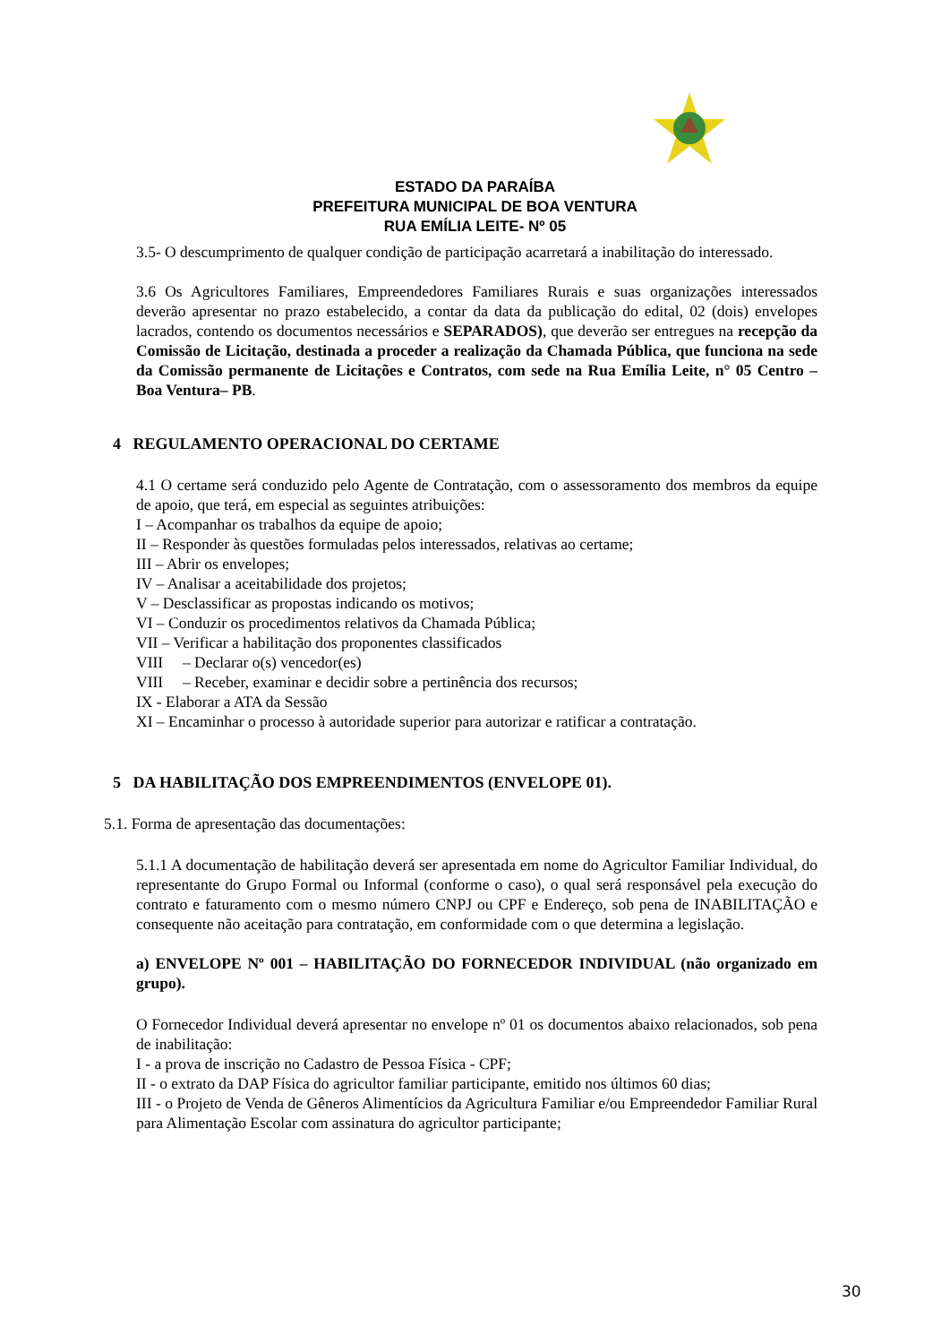ESTADO DA PARAÍBA
PREFEITURA MUNICIPAL DE BOA VENTURA
RUA EMÍLIA LEITE- Nº 05
3.5- O descumprimento de qualquer condição de participação acarretará a inabilitação do interessado.
3.6 Os Agricultores Familiares, Empreendedores Familiares Rurais e suas organizações interessados deverão apresentar no prazo estabelecido, a contar da data da publicação do edital, 02 (dois) envelopes lacrados, contendo os documentos necessários e SEPARADOS), que deverão ser entregues na recepção da Comissão de Licitação, destinada a proceder a realização da Chamada Pública, que funciona na sede da Comissão permanente de Licitações e Contratos, com sede na Rua Emília Leite, n° 05 Centro – Boa Ventura– PB.
4 REGULAMENTO OPERACIONAL DO CERTAME
4.1 O certame será conduzido pelo Agente de Contratação, com o assessoramento dos membros da equipe de apoio, que terá, em especial as seguintes atribuições:
I – Acompanhar os trabalhos da equipe de apoio;
II – Responder às questões formuladas pelos interessados, relativas ao certame;
III – Abrir os envelopes;
IV – Analisar a aceitabilidade dos projetos;
V – Desclassificar as propostas indicando os motivos;
VI – Conduzir os procedimentos relativos da Chamada Pública;
VII – Verificar a habilitação dos proponentes classificados
VIII – Declarar o(s) vencedor(es)
VIII – Receber, examinar e decidir sobre a pertinência dos recursos;
IX - Elaborar a ATA da Sessão
XI – Encaminhar o processo à autoridade superior para autorizar e ratificar a contratação.
5 DA HABILITAÇÃO DOS EMPREENDIMENTOS (ENVELOPE 01).
5.1. Forma de apresentação das documentações:
5.1.1 A documentação de habilitação deverá ser apresentada em nome do Agricultor Familiar Individual, do representante do Grupo Formal ou Informal (conforme o caso), o qual será responsável pela execução do contrato e faturamento com o mesmo número CNPJ ou CPF e Endereço, sob pena de INABILITAÇÃO e consequente não aceitação para contratação, em conformidade com o que determina a legislação.
a) ENVELOPE Nº 001 – HABILITAÇÃO DO FORNECEDOR INDIVIDUAL (não organizado em grupo).
O Fornecedor Individual deverá apresentar no envelope nº 01 os documentos abaixo relacionados, sob pena de inabilitação:
I - a prova de inscrição no Cadastro de Pessoa Física - CPF;
II - o extrato da DAP Física do agricultor familiar participante, emitido nos últimos 60 dias;
III - o Projeto de Venda de Gêneros Alimentícios da Agricultura Familiar e/ou Empreendedor Familiar Rural para Alimentação Escolar com assinatura do agricultor participante;
30